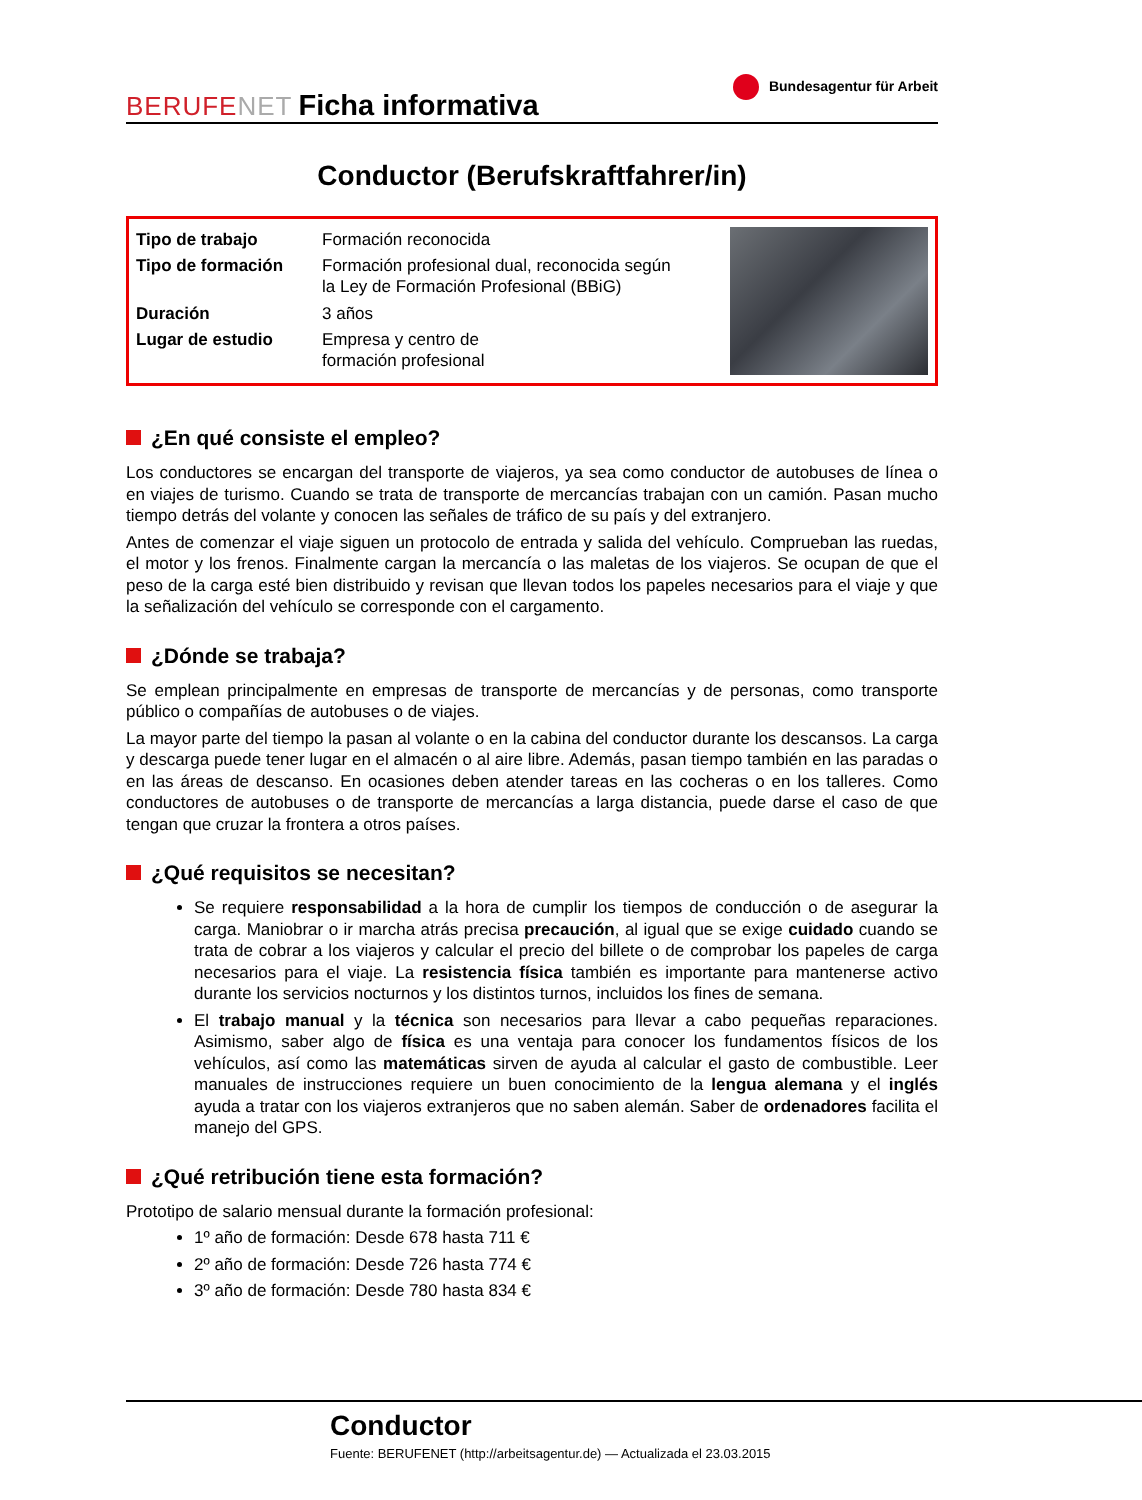BERUFENET Ficha informativa
Bundesagentur für Arbeit
Conductor (Berufskraftfahrer/in)
| Tipo de trabajo | Formación reconocida |
| Tipo de formación | Formación profesional dual, reconocida según la Ley de Formación Profesional (BBiG) |
| Duración | 3 años |
| Lugar de estudio | Empresa y centro de formación profesional |
¿En qué consiste el empleo?
Los conductores se encargan del transporte de viajeros, ya sea como conductor de autobuses de línea o en viajes de turismo. Cuando se trata de transporte de mercancías trabajan con un camión. Pasan mucho tiempo detrás del volante y conocen las señales de tráfico de su país y del extranjero.
Antes de comenzar el viaje siguen un protocolo de entrada y salida del vehículo. Comprueban las ruedas, el motor y los frenos. Finalmente cargan la mercancía o las maletas de los viajeros. Se ocupan de que el peso de la carga esté bien distribuido y revisan que llevan todos los papeles necesarios para el viaje y que la señalización del vehículo se corresponde con el cargamento.
¿Dónde se trabaja?
Se emplean principalmente en empresas de transporte de mercancías y de personas, como transporte público o compañías de autobuses o de viajes.
La mayor parte del tiempo la pasan al volante o en la cabina del conductor durante los descansos. La carga y descarga puede tener lugar en el almacén o al aire libre. Además, pasan tiempo también en las paradas o en las áreas de descanso. En ocasiones deben atender tareas en las cocheras o en los talleres. Como conductores de autobuses o de transporte de mercancías a larga distancia, puede darse el caso de que tengan que cruzar la frontera a otros países.
¿Qué requisitos se necesitan?
Se requiere responsabilidad a la hora de cumplir los tiempos de conducción o de asegurar la carga. Maniobrar o ir marcha atrás precisa precaución, al igual que se exige cuidado cuando se trata de cobrar a los viajeros y calcular el precio del billete o de comprobar los papeles de carga necesarios para el viaje. La resistencia física también es importante para mantenerse activo durante los servicios nocturnos y los distintos turnos, incluidos los fines de semana.
El trabajo manual y la técnica son necesarios para llevar a cabo pequeñas reparaciones. Asimismo, saber algo de física es una ventaja para conocer los fundamentos físicos de los vehículos, así como las matemáticas sirven de ayuda al calcular el gasto de combustible. Leer manuales de instrucciones requiere un buen conocimiento de la lengua alemana y el inglés ayuda a tratar con los viajeros extranjeros que no saben alemán. Saber de ordenadores facilita el manejo del GPS.
¿Qué retribución tiene esta formación?
Prototipo de salario mensual durante la formación profesional:
1º año de formación: Desde 678 hasta 711 €
2º año de formación: Desde 726 hasta 774 €
3º año de formación: Desde 780 hasta 834 €
Conductor
Fuente: BERUFENET (http://arbeitsagentur.de) — Actualizada el 23.03.2015